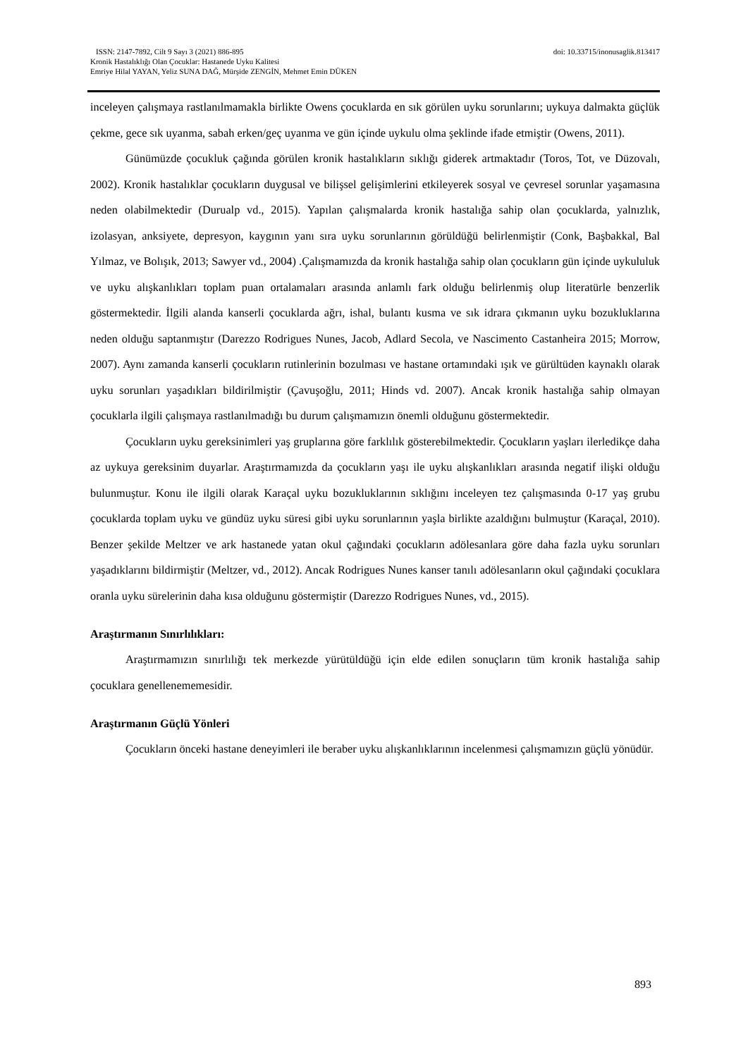ISSN: 2147-7892, Cilt 9 Sayı 3 (2021) 886-895 doi: 10.33715/inonusaglik.813417
Kronik Hastalıklığı Olan Çocuklar: Hastanede Uyku Kalitesi
Emriye Hilal YAYAN, Yeliz SUNA DAĞ, Mürşide ZENGİN, Mehmet Emin DÜKEN
inceleyen çalışmaya rastlanılmamakla birlikte Owens çocuklarda en sık görülen uyku sorunlarını; uykuya dalmakta güçlük çekme, gece sık uyanma, sabah erken/geç uyanma ve gün içinde uykulu olma şeklinde ifade etmiştir (Owens, 2011).
Günümüzde çocukluk çağında görülen kronik hastalıkların sıklığı giderek artmaktadır (Toros, Tot, ve Düzovalı, 2002). Kronik hastalıklar çocukların duygusal ve bilişsel gelişimlerini etkileyerek sosyal ve çevresel sorunlar yaşamasına neden olabilmektedir (Durualp vd., 2015). Yapılan çalışmalarda kronik hastalığa sahip olan çocuklarda, yalnızlık, izolasyan, anksiyete, depresyon, kaygının yanı sıra uyku sorunlarının görüldüğü belirlenmiştir (Conk, Başbakkal, Bal Yılmaz, ve Bolışık, 2013; Sawyer vd., 2004) .Çalışmamızda da kronik hastalığa sahip olan çocukların gün içinde uykululuk ve uyku alışkanlıkları toplam puan ortalamaları arasında anlamlı fark olduğu belirlenmiş olup literatürle benzerlik göstermektedir. İlgili alanda kanserli çocuklarda ağrı, ishal, bulantı kusma ve sık idrara çıkmanın uyku bozukluklarına neden olduğu saptanmıştır (Darezzo Rodrigues Nunes, Jacob, Adlard Secola, ve Nascimento Castanheira 2015; Morrow, 2007). Aynı zamanda kanserli çocukların rutinlerinin bozulması ve hastane ortamındaki ışık ve gürültüden kaynaklı olarak uyku sorunları yaşadıkları bildirilmiştir (Çavuşoğlu, 2011; Hinds vd. 2007). Ancak kronik hastalığa sahip olmayan çocuklarla ilgili çalışmaya rastlanılmadığı bu durum çalışmamızın önemli olduğunu göstermektedir.
Çocukların uyku gereksinimleri yaş gruplarına göre farklılık gösterebilmektedir. Çocukların yaşları ilerledikçe daha az uykuya gereksinim duyarlar. Araştırmamızda da çocukların yaşı ile uyku alışkanlıkları arasında negatif ilişki olduğu bulunmuştur. Konu ile ilgili olarak Karaçal uyku bozukluklarının sıklığını inceleyen tez çalışmasında 0-17 yaş grubu çocuklarda toplam uyku ve gündüz uyku süresi gibi uyku sorunlarının yaşla birlikte azaldığını bulmuştur (Karaçal, 2010). Benzer şekilde Meltzer ve ark hastanede yatan okul çağındaki çocukların adölesanlara göre daha fazla uyku sorunları yaşadıklarını bildirmiştir (Meltzer, vd., 2012). Ancak Rodrigues Nunes kanser tanılı adölesanların okul çağındaki çocuklara oranla uyku sürelerinin daha kısa olduğunu göstermiştir (Darezzo Rodrigues Nunes, vd., 2015).
Araştırmanın Sınırlılıkları:
Araştırmamızın sınırlılığı tek merkezde yürütüldüğü için elde edilen sonuçların tüm kronik hastalığa sahip çocuklara genellenememesidir.
Araştırmanın Güçlü Yönleri
Çocukların önceki hastane deneyimleri ile beraber uyku alışkanlıklarının incelenmesi çalışmamızın güçlü yönüdür.
893